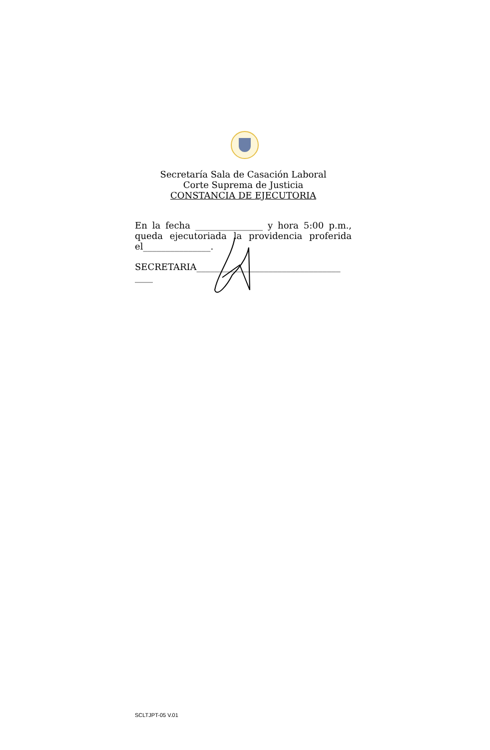Secretaría Sala de Casación Laboral
Corte Suprema de Justicia
CONSTANCIA DE EJECUTORIA
En la fecha _______________ y hora 5:00 p.m., queda ejecutoriada la providencia proferida el_______________.
SECRETARIA________________________________ ____
SCLTJPT-05 V.01